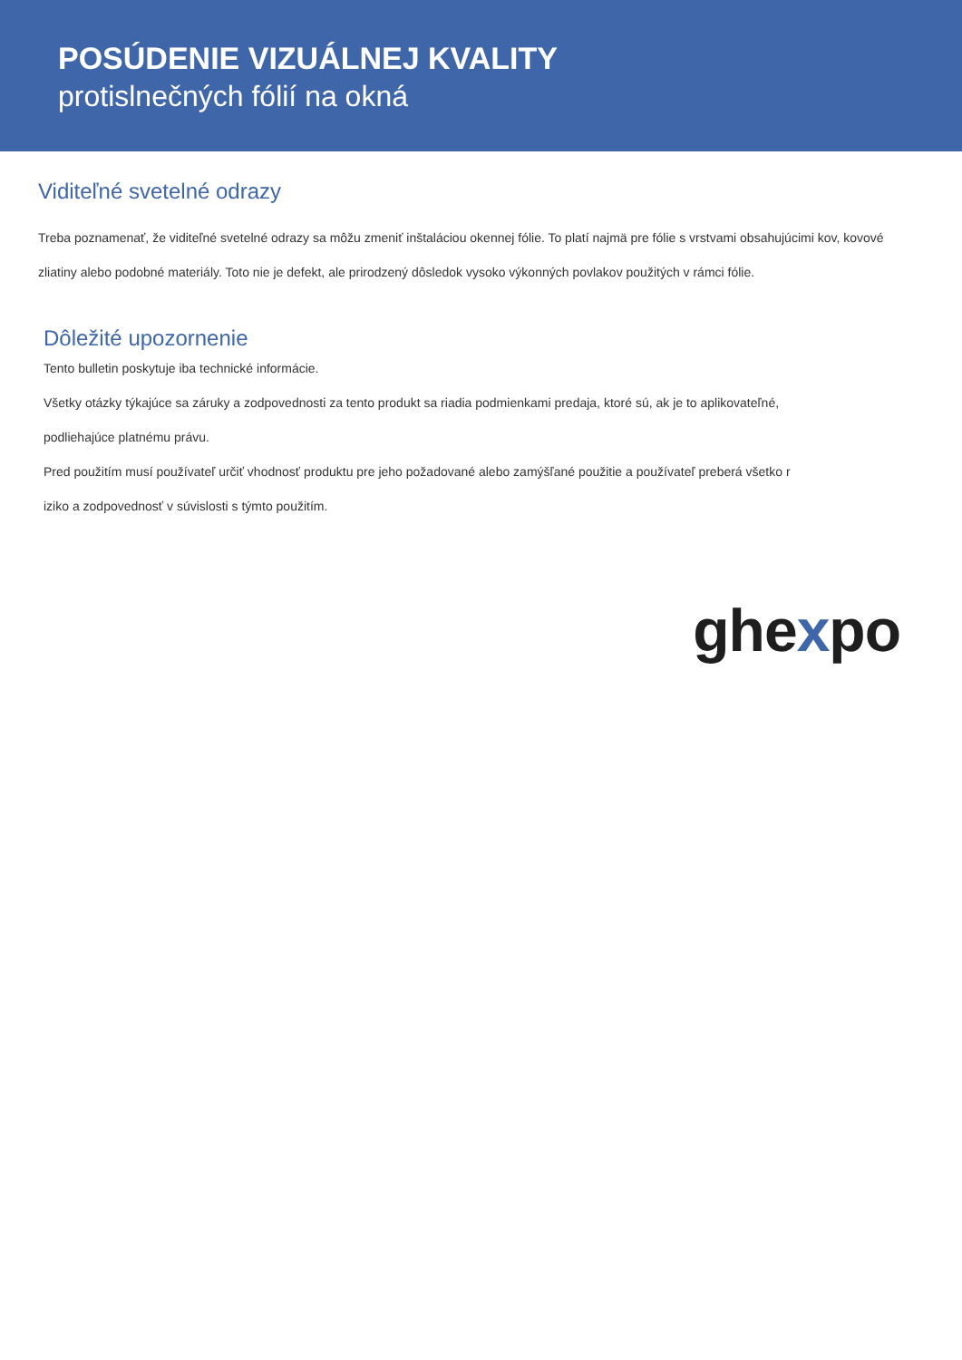POSÚDENIE VIZUÁLNEJ KVALITY
protislnečných fólií na okná
Viditeľné svetelné odrazy
Treba poznamenať, že viditeľné svetelné odrazy sa môžu zmeniť inštaláciou okennej fólie. To platí najmä pre fólie s vrstvami obsahujúcimi kov, kovové zliatiny alebo podobné materiály. Toto nie je defekt, ale prirodzený dôsledok vysoko výkonných povlakov použitých v rámci fólie.
Dôležité upozornenie
Tento bulletin poskytuje iba technické informácie.
Všetky otázky týkajúce sa záruky a zodpovednosti za tento produkt sa riadia podmienkami predaja, ktoré sú, ak je to aplikovateľné,
podliehajúce platnému právu.
Pred použitím musí používateľ určiť vhodnosť produktu pre jeho požadované alebo zamýšľané použitie a používateľ preberá všetko r
iziko a zodpovednosť v súvislosti s týmto použitím.
ghexpo